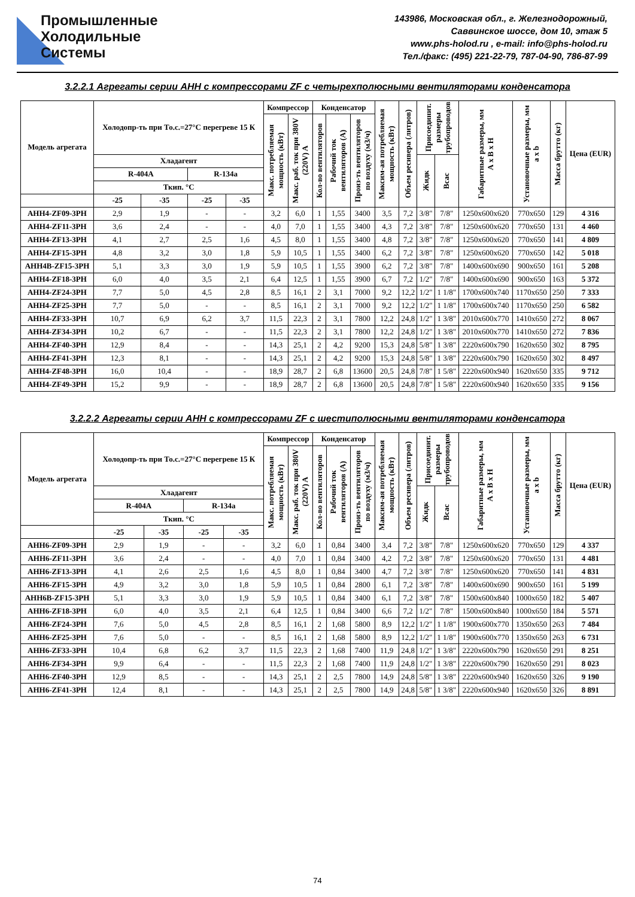Промышленные
Холодильные
Системы
143986, Московская обл., г. Железнодорожный,
Саввинское шоссе, дом 10, этаж 5
www.phs-holod.ru , e-mail: info@phs-holod.ru
Тел./факс: (495) 221-22-79, 787-04-90, 786-87-99
3.2.2.1 Агрегаты серии АНН с компрессорами ZF с четырехполюсными вентиляторами конденсатора
| Модель агрегата | Холодопр-ть при То.с.=27°C перегреве 15 К | | | | Компрессор | | Конденсатор | | | Максим-ая потребляемая мощность (кВт) | Объем ресивера (литров) | Присоединит. размеры трубопроводов | | Габаритные размеры, мм А х В х Н | Установочные размеры, мм a x b | Масса брутто (кг) | Цена (EUR) |
| --- | --- | --- | --- | --- | --- | --- | --- | --- | --- | --- | --- | --- | --- | --- | --- | --- | --- |
| | | | | | Макс. потребляемая мощность (кВт) | Макс. раб. ток при 380V (220V) A | Кол-во вентиляторов | Рабочий ток вентиляторов (А) | Произ-ть вентиляторов по воздуху (м3/ч) | | | | | | | | |
| | Хладагент | | | | | | | | | | | Жидк | Всас | | | | |
| | R-404A | | R-134a | | | | | | | | | | | | | | |
| | Ткип. °C | | | | | | | | | | | | | | | | |
| | -25 | -35 | -25 | -35 | | | | | | | | | | | | | |
| AHH4-ZF09-3PH | 2,9 | 1,9 | - | - | 3,2 | 6,0 | 1 | 1,55 | 3400 | 3,5 | 7,2 | 3/8" | 7/8" | 1250x600x620 | 770x650 | 129 | 4 316 |
| AHH4-ZF11-3PH | 3,6 | 2,4 | - | - | 4,0 | 7,0 | 1 | 1,55 | 3400 | 4,3 | 7,2 | 3/8" | 7/8" | 1250x600x620 | 770x650 | 131 | 4 460 |
| AHH4-ZF13-3PH | 4,1 | 2,7 | 2,5 | 1,6 | 4,5 | 8,0 | 1 | 1,55 | 3400 | 4,8 | 7,2 | 3/8" | 7/8" | 1250x600x620 | 770x650 | 141 | 4 809 |
| AHH4-ZF15-3PH | 4,8 | 3,2 | 3,0 | 1,8 | 5,9 | 10,5 | 1 | 1,55 | 3400 | 6,2 | 7,2 | 3/8" | 7/8" | 1250x600x620 | 770x650 | 142 | 5 018 |
| AHH4B-ZF15-3PH | 5,1 | 3,3 | 3,0 | 1,9 | 5,9 | 10,5 | 1 | 1,55 | 3900 | 6,2 | 7,2 | 3/8" | 7/8" | 1400x600x690 | 900x650 | 161 | 5 208 |
| AHH4-ZF18-3PH | 6,0 | 4,0 | 3,5 | 2,1 | 6,4 | 12,5 | 1 | 1,55 | 3900 | 6,7 | 7,2 | 1/2" | 7/8" | 1400x600x690 | 900x650 | 163 | 5 372 |
| AHH4-ZF24-3PH | 7,7 | 5,0 | 4,5 | 2,8 | 8,5 | 16,1 | 2 | 3,1 | 7000 | 9,2 | 12,2 | 1/2" | 1 1/8" | 1700x600x740 | 1170x650 | 250 | 7 333 |
| AHH4-ZF25-3PH | 7,7 | 5,0 | - | - | 8,5 | 16,1 | 2 | 3,1 | 7000 | 9,2 | 12,2 | 1/2" | 1 1/8" | 1700x600x740 | 1170x650 | 250 | 6 582 |
| AHH4-ZF33-3PH | 10,7 | 6,9 | 6,2 | 3,7 | 11,5 | 22,3 | 2 | 3,1 | 7800 | 12,2 | 24,8 | 1/2" | 1 3/8" | 2010x600x770 | 1410x650 | 272 | 8 067 |
| AHH4-ZF34-3PH | 10,2 | 6,7 | - | - | 11,5 | 22,3 | 2 | 3,1 | 7800 | 12,2 | 24,8 | 1/2" | 1 3/8" | 2010x600x770 | 1410x650 | 272 | 7 836 |
| AHH4-ZF40-3PH | 12,9 | 8,4 | - | - | 14,3 | 25,1 | 2 | 4,2 | 9200 | 15,3 | 24,8 | 5/8" | 1 3/8" | 2220x600x790 | 1620x650 | 302 | 8 795 |
| AHH4-ZF41-3PH | 12,3 | 8,1 | - | - | 14,3 | 25,1 | 2 | 4,2 | 9200 | 15,3 | 24,8 | 5/8" | 1 3/8" | 2220x600x790 | 1620x650 | 302 | 8 497 |
| AHH4-ZF48-3PH | 16,0 | 10,4 | - | - | 18,9 | 28,7 | 2 | 6,8 | 13600 | 20,5 | 24,8 | 7/8" | 1 5/8" | 2220x600x940 | 1620x650 | 335 | 9 712 |
| AHH4-ZF49-3PH | 15,2 | 9,9 | - | - | 18,9 | 28,7 | 2 | 6,8 | 13600 | 20,5 | 24,8 | 7/8" | 1 5/8" | 2220x600x940 | 1620x650 | 335 | 9 156 |
3.2.2.2 Агрегаты серии АНН с компрессорами ZF с шестиполюсными вентиляторами конденсатора
| Модель агрегата | Холодопр-ть при То.с.=27°C перегреве 15 К | | | | Компрессор | | Конденсатор | | | Максим-ая потребляемая мощность (кВт) | Объем ресивера (литров) | Присоединит. размеры трубопроводов | | Габаритные размеры, мм А х В х Н | Установочные размеры, мм a x b | Масса брутто (кг) | Цена (EUR) |
| --- | --- | --- | --- | --- | --- | --- | --- | --- | --- | --- | --- | --- | --- | --- | --- | --- | --- |
| | | | | | Макс. потребляемая мощность (кВт) | Макс. раб. ток при 380V (220V) A | Кол-во вентиляторов | Рабочий ток вентиляторов (А) | Произ-ть вентиляторов по воздуху (м3/ч) | | | | | | | | |
| | Хладагент | | | | | | | | | | | Жидк | Всас | | | | |
| | R-404A | | R-134a | | | | | | | | | | | | | | |
| | Ткип. °C | | | | | | | | | | | | | | | | |
| | -25 | -35 | -25 | -35 | | | | | | | | | | | | | |
| AHH6-ZF09-3PH | 2,9 | 1,9 | - | - | 3,2 | 6,0 | 1 | 0,84 | 3400 | 3,4 | 7,2 | 3/8" | 7/8" | 1250x600x620 | 770x650 | 129 | 4 337 |
| AHH6-ZF11-3PH | 3,6 | 2,4 | - | - | 4,0 | 7,0 | 1 | 0,84 | 3400 | 4,2 | 7,2 | 3/8" | 7/8" | 1250x600x620 | 770x650 | 131 | 4 481 |
| AHH6-ZF13-3PH | 4,1 | 2,6 | 2,5 | 1,6 | 4,5 | 8,0 | 1 | 0,84 | 3400 | 4,7 | 7,2 | 3/8" | 7/8" | 1250x600x620 | 770x650 | 141 | 4 831 |
| AHH6-ZF15-3PH | 4,9 | 3,2 | 3,0 | 1,8 | 5,9 | 10,5 | 1 | 0,84 | 2800 | 6,1 | 7,2 | 3/8" | 7/8" | 1400x600x690 | 900x650 | 161 | 5 199 |
| AHH6B-ZF15-3PH | 5,1 | 3,3 | 3,0 | 1,9 | 5,9 | 10,5 | 1 | 0,84 | 3400 | 6,1 | 7,2 | 3/8" | 7/8" | 1500x600x840 | 1000x650 | 182 | 5 407 |
| AHH6-ZF18-3PH | 6,0 | 4,0 | 3,5 | 2,1 | 6,4 | 12,5 | 1 | 0,84 | 3400 | 6,6 | 7,2 | 1/2" | 7/8" | 1500x600x840 | 1000x650 | 184 | 5 571 |
| AHH6-ZF24-3PH | 7,6 | 5,0 | 4,5 | 2,8 | 8,5 | 16,1 | 2 | 1,68 | 5800 | 8,9 | 12,2 | 1/2" | 1 1/8" | 1900x600x770 | 1350x650 | 263 | 7 484 |
| AHH6-ZF25-3PH | 7,6 | 5,0 | - | - | 8,5 | 16,1 | 2 | 1,68 | 5800 | 8,9 | 12,2 | 1/2" | 1 1/8" | 1900x600x770 | 1350x650 | 263 | 6 731 |
| AHH6-ZF33-3PH | 10,4 | 6,8 | 6,2 | 3,7 | 11,5 | 22,3 | 2 | 1,68 | 7400 | 11,9 | 24,8 | 1/2" | 1 3/8" | 2220x600x790 | 1620x650 | 291 | 8 251 |
| AHH6-ZF34-3PH | 9,9 | 6,4 | - | - | 11,5 | 22,3 | 2 | 1,68 | 7400 | 11,9 | 24,8 | 1/2" | 1 3/8" | 2220x600x790 | 1620x650 | 291 | 8 023 |
| AHH6-ZF40-3PH | 12,9 | 8,5 | - | - | 14,3 | 25,1 | 2 | 2,5 | 7800 | 14,9 | 24,8 | 5/8" | 1 3/8" | 2220x600x940 | 1620x650 | 326 | 9 190 |
| AHH6-ZF41-3PH | 12,4 | 8,1 | - | - | 14,3 | 25,1 | 2 | 2,5 | 7800 | 14,9 | 24,8 | 5/8" | 1 3/8" | 2220x600x940 | 1620x650 | 326 | 8 891 |
74